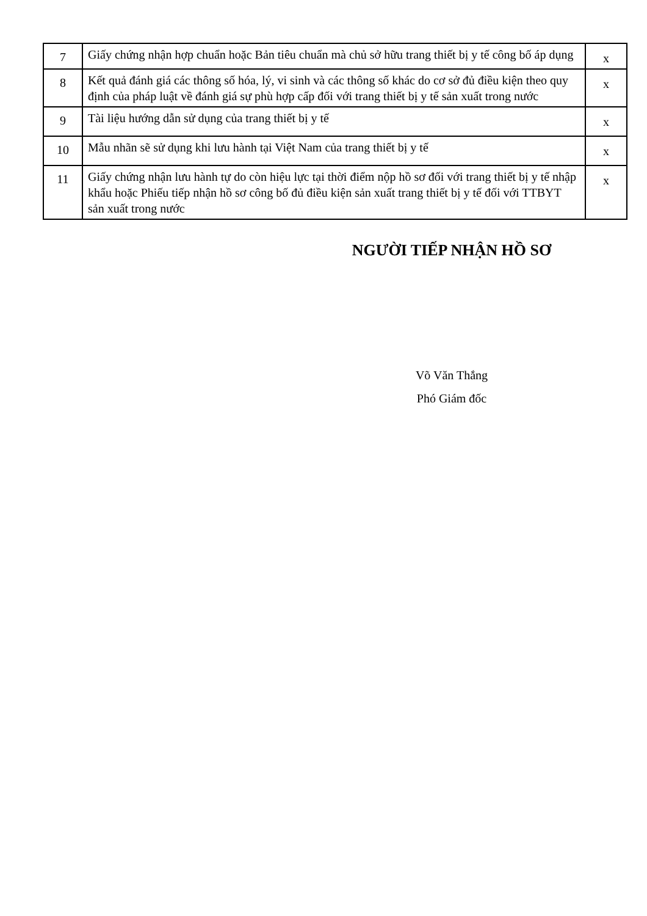| 7 | Giấy chứng nhận hợp chuẩn hoặc Bản tiêu chuẩn mà chủ sở hữu trang thiết bị y tế công bố áp dụng | x |
| 8 | Kết quả đánh giá các thông số hóa, lý, vi sinh và các thông số khác do cơ sở đủ điều kiện theo quy định của pháp luật về đánh giá sự phù hợp cấp đối với trang thiết bị y tế sản xuất trong nước | x |
| 9 | Tài liệu hướng dẫn sử dụng của trang thiết bị y tế | x |
| 10 | Mẫu nhãn sẽ sử dụng khi lưu hành tại Việt Nam của trang thiết bị y tế | x |
| 11 | Giấy chứng nhận lưu hành tự do còn hiệu lực tại thời điểm nộp hồ sơ đối với trang thiết bị y tế nhập khẩu hoặc Phiếu tiếp nhận hồ sơ công bố đủ điều kiện sản xuất trang thiết bị y tế đối với TTBYT sản xuất trong nước | x |
NGƯỜI TIẾP NHẬN HỒ SƠ
Võ Văn Thắng
Phó Giám đốc